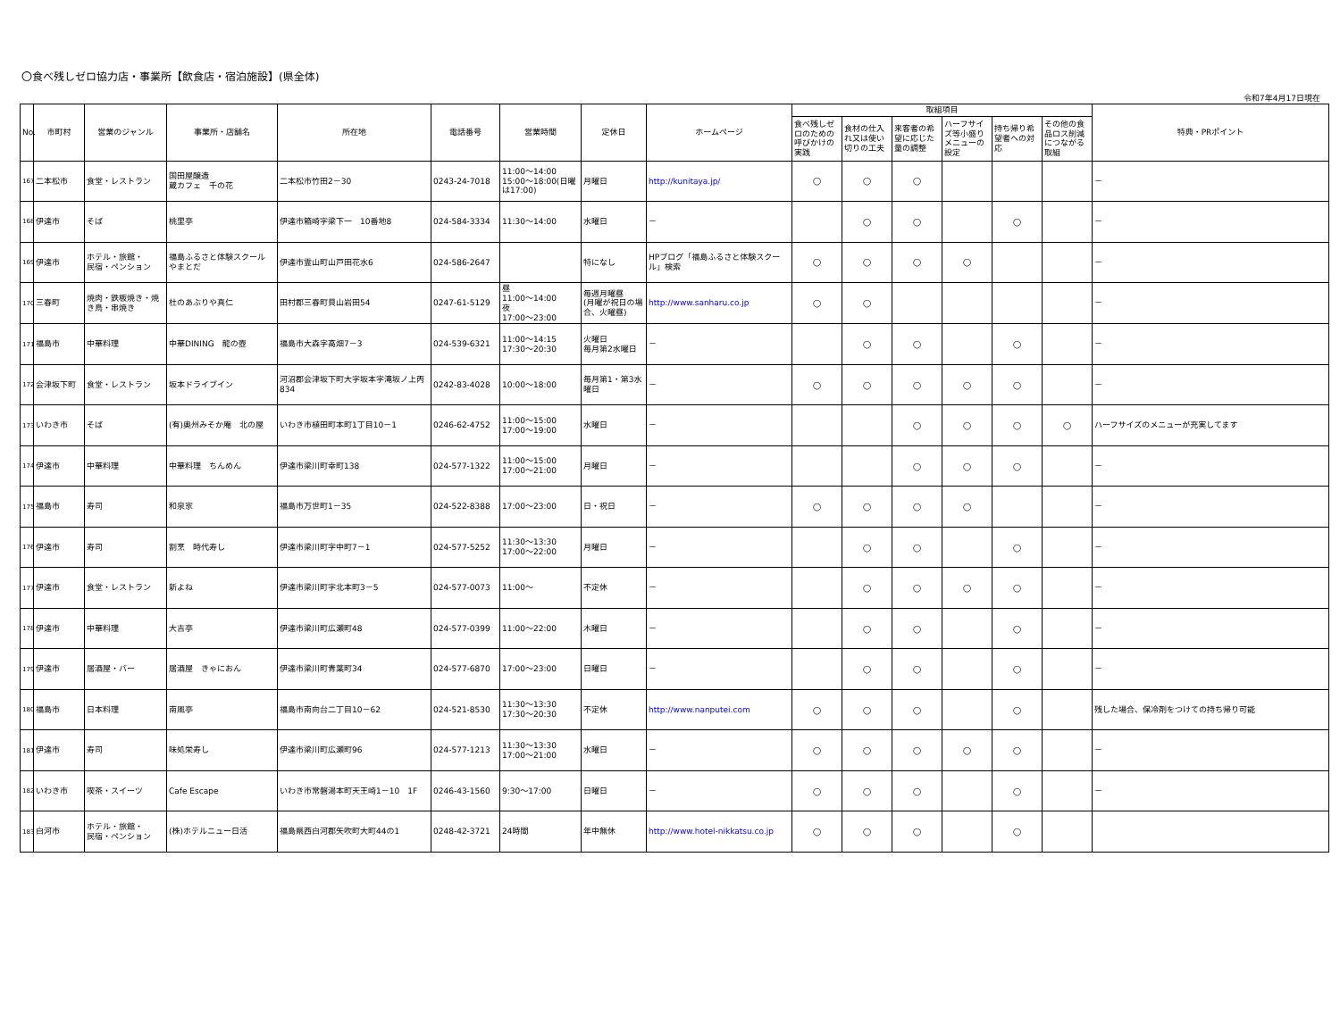〇食べ残しゼロ協力店・事業所【飲食店・宿泊施設】(県全体)
令和7年4月17日現在
| No. | 市町村 | 営業のジャンル | 事業所・店舗名 | 所在地 | 電話番号 | 営業時間 | 定休日 | ホームページ | 取組項目 | | | | | | 特典・PRポイント |
| --- | --- | --- | --- | --- | --- | --- | --- | --- | --- | --- | --- | --- | --- | --- | --- |
| | | | | | | | | | 食べ残しゼロのための呼びかけの実践 | 食材の仕入れ又は使い切りの工夫 | 来客者の希望に応じた量の調整 | ハーフサイズ等小盛りメニューの設定 | 持ち帰り希望者への対応 | その他の食品ロス削減につながる取組 | |
| 167 | 二本松市 | 食堂・レストラン | 国田屋醸造 蔵カフェ 千の花 | 二本松市竹田2－30 | 0243-24-7018 | 11:00～14:00 15:00～18:00(日曜は17:00) | 月曜日 | http://kunitaya.jp/ | ○ | ○ | ○ | | | | － |
| 168 | 伊達市 | そば | 桃里亭 | 伊達市箱崎字梁下一 10番地8 | 024-584-3334 | 11:30～14:00 | 水曜日 | － | | ○ | ○ | | ○ | | － |
| 169 | 伊達市 | ホテル・旅館・ 民宿・ペンション | 福島ふるさと体験スクール やまとだ | 伊達市霊山町山戸田花水6 | 024-586-2647 | | 特になし | HPブログ「福島ふるさと体験スクール」検索 | ○ | ○ | ○ | ○ | | | － |
| 170 | 三春町 | 焼肉・鉄板焼き・焼き鳥・串焼き | 杜のあぶりや真仁 | 田村郡三春町貝山岩田54 | 0247-61-5129 | 昼 11:00～14:00 夜 17:00～23:00 | 毎週月曜昼 (月曜が祝日の場合、火曜昼) | http://www.sanharu.co.jp | ○ | ○ | | | | | － |
| 171 | 福島市 | 中華料理 | 中華DINING 龍の壺 | 福島市大森字高畑7－3 | 024-539-6321 | 11:00～14:15 17:30～20:30 | 火曜日 毎月第2水曜日 | － | | ○ | ○ | | ○ | | － |
| 172 | 会津坂下町 | 食堂・レストラン | 坂本ドライブイン | 河沼郡会津坂下町大字坂本字滝坂ノ上丙834 | 0242-83-4028 | 10:00～18:00 | 毎月第1・第3水曜日 | － | ○ | ○ | ○ | ○ | ○ | | － |
| 173 | いわき市 | そば | (有)奥州みそか庵 北の屋 | いわき市植田町本町1丁目10－1 | 0246-62-4752 | 11:00～15:00 17:00～19:00 | 水曜日 | － | | | ○ | ○ | ○ | ○ | ハーフサイズのメニューが充実してます |
| 174 | 伊達市 | 中華料理 | 中華料理 ちんめん | 伊達市梁川町幸町138 | 024-577-1322 | 11:00～15:00 17:00～21:00 | 月曜日 | － | | | ○ | ○ | ○ | | － |
| 175 | 福島市 | 寿司 | 和泉家 | 福島市万世町1－35 | 024-522-8388 | 17:00～23:00 | 日・祝日 | － | ○ | ○ | ○ | ○ | | | － |
| 176 | 伊達市 | 寿司 | 割烹 時代寿し | 伊達市梁川町字中町7－1 | 024-577-5252 | 11:30～13:30 17:00～22:00 | 月曜日 | － | | ○ | ○ | | ○ | | － |
| 177 | 伊達市 | 食堂・レストラン | 新よね | 伊達市梁川町字北本町3－5 | 024-577-0073 | 11:00～ | 不定休 | － | | ○ | ○ | ○ | ○ | | － |
| 178 | 伊達市 | 中華料理 | 大吉亭 | 伊達市梁川町広瀬町48 | 024-577-0399 | 11:00～22:00 | 木曜日 | － | | ○ | ○ | | ○ | | － |
| 179 | 伊達市 | 居酒屋・バー | 居酒屋 きゃにおん | 伊達市梁川町青葉町34 | 024-577-6870 | 17:00～23:00 | 日曜日 | － | | ○ | ○ | | ○ | | － |
| 180 | 福島市 | 日本料理 | 南風亭 | 福島市南向台二丁目10－62 | 024-521-8530 | 11:30～13:30 17:30～20:30 | 不定休 | http://www.nanputei.com | ○ | ○ | ○ | | ○ | | 残した場合、保冷剤をつけての持ち帰り可能 |
| 181 | 伊達市 | 寿司 | 味処栄寿し | 伊達市梁川町広瀬町96 | 024-577-1213 | 11:30～13:30 17:00～21:00 | 水曜日 | － | ○ | ○ | ○ | ○ | ○ | | － |
| 182 | いわき市 | 喫茶・スイーツ | Cafe Escape | いわき市常磐湯本町天王崎1－10 1F | 0246-43-1560 | 9:30～17:00 | 日曜日 | － | ○ | ○ | ○ | | ○ | | － |
| 183 | 白河市 | ホテル・旅館・ 民宿・ペンション | (株)ホテルニュー日活 | 福島県西白河郡矢吹町大町44の1 | 0248-42-3721 | 24時間 | 年中無休 | http://www.hotel-nikkatsu.co.jp | ○ | ○ | ○ | | ○ | | |